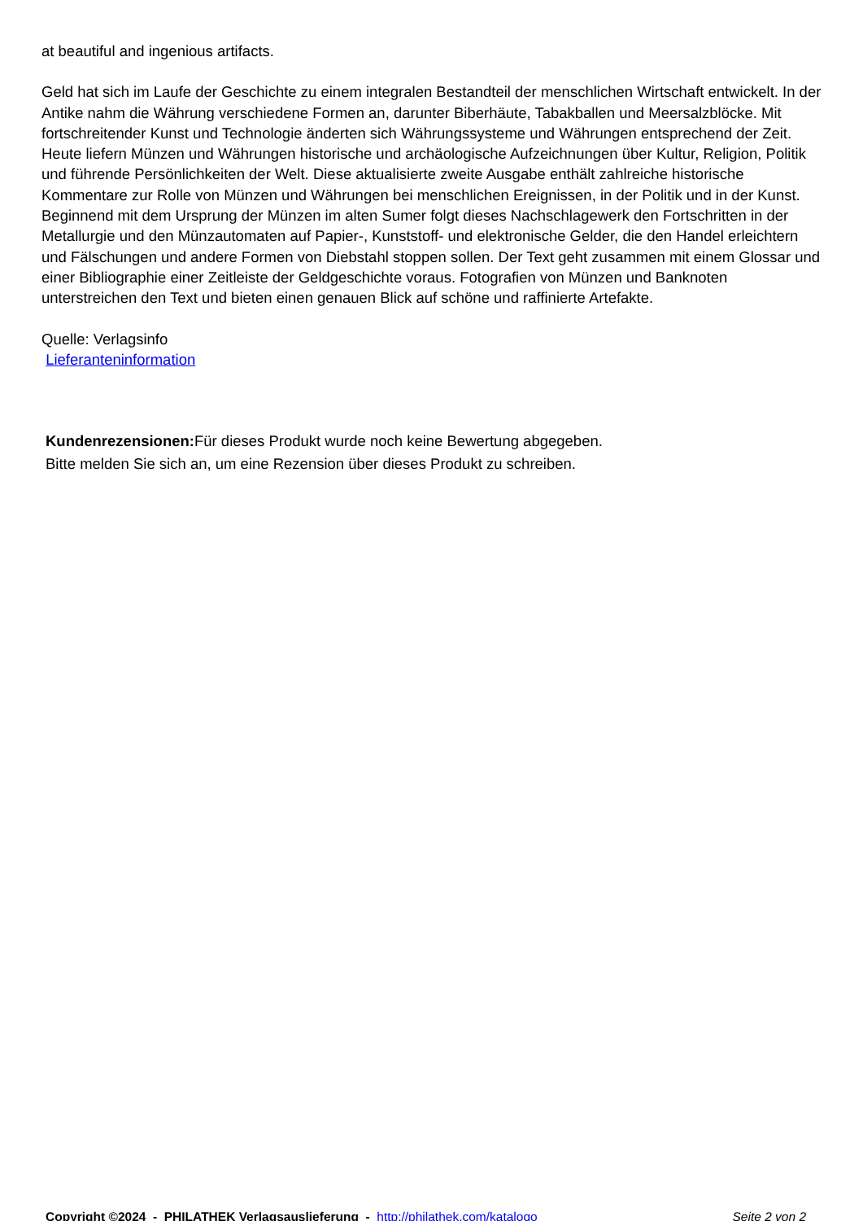at beautiful and ingenious artifacts.
Geld hat sich im Laufe der Geschichte zu einem integralen Bestandteil der menschlichen Wirtschaft entwickelt. In der Antike nahm die Währung verschiedene Formen an, darunter Biberhäute, Tabakballen und Meersalzblöcke. Mit fortschreitender Kunst und Technologie änderten sich Währungssysteme und Währungen entsprechend der Zeit. Heute liefern Münzen und Währungen historische und archäologische Aufzeichnungen über Kultur, Religion, Politik und führende Persönlichkeiten der Welt. Diese aktualisierte zweite Ausgabe enthält zahlreiche historische Kommentare zur Rolle von Münzen und Währungen bei menschlichen Ereignissen, in der Politik und in der Kunst. Beginnend mit dem Ursprung der Münzen im alten Sumer folgt dieses Nachschlagewerk den Fortschritten in der Metallurgie und den Münzautomaten auf Papier-, Kunststoff- und elektronische Gelder, die den Handel erleichtern und Fälschungen und andere Formen von Diebstahl stoppen sollen. Der Text geht zusammen mit einem Glossar und einer Bibliographie einer Zeitleiste der Geldgeschichte voraus. Fotografien von Münzen und Banknoten unterstreichen den Text und bieten einen genauen Blick auf schöne und raffinierte Artefakte.
Quelle: Verlagsinfo
Lieferanteninformation
Kundenrezensionen: Für dieses Produkt wurde noch keine Bewertung abgegeben.
Bitte melden Sie sich an, um eine Rezension über dieses Produkt zu schreiben.
Copyright ©2024 - PHILATHEK Verlagsauslieferung - http://philathek.com/katalogo Seite 2 von 2